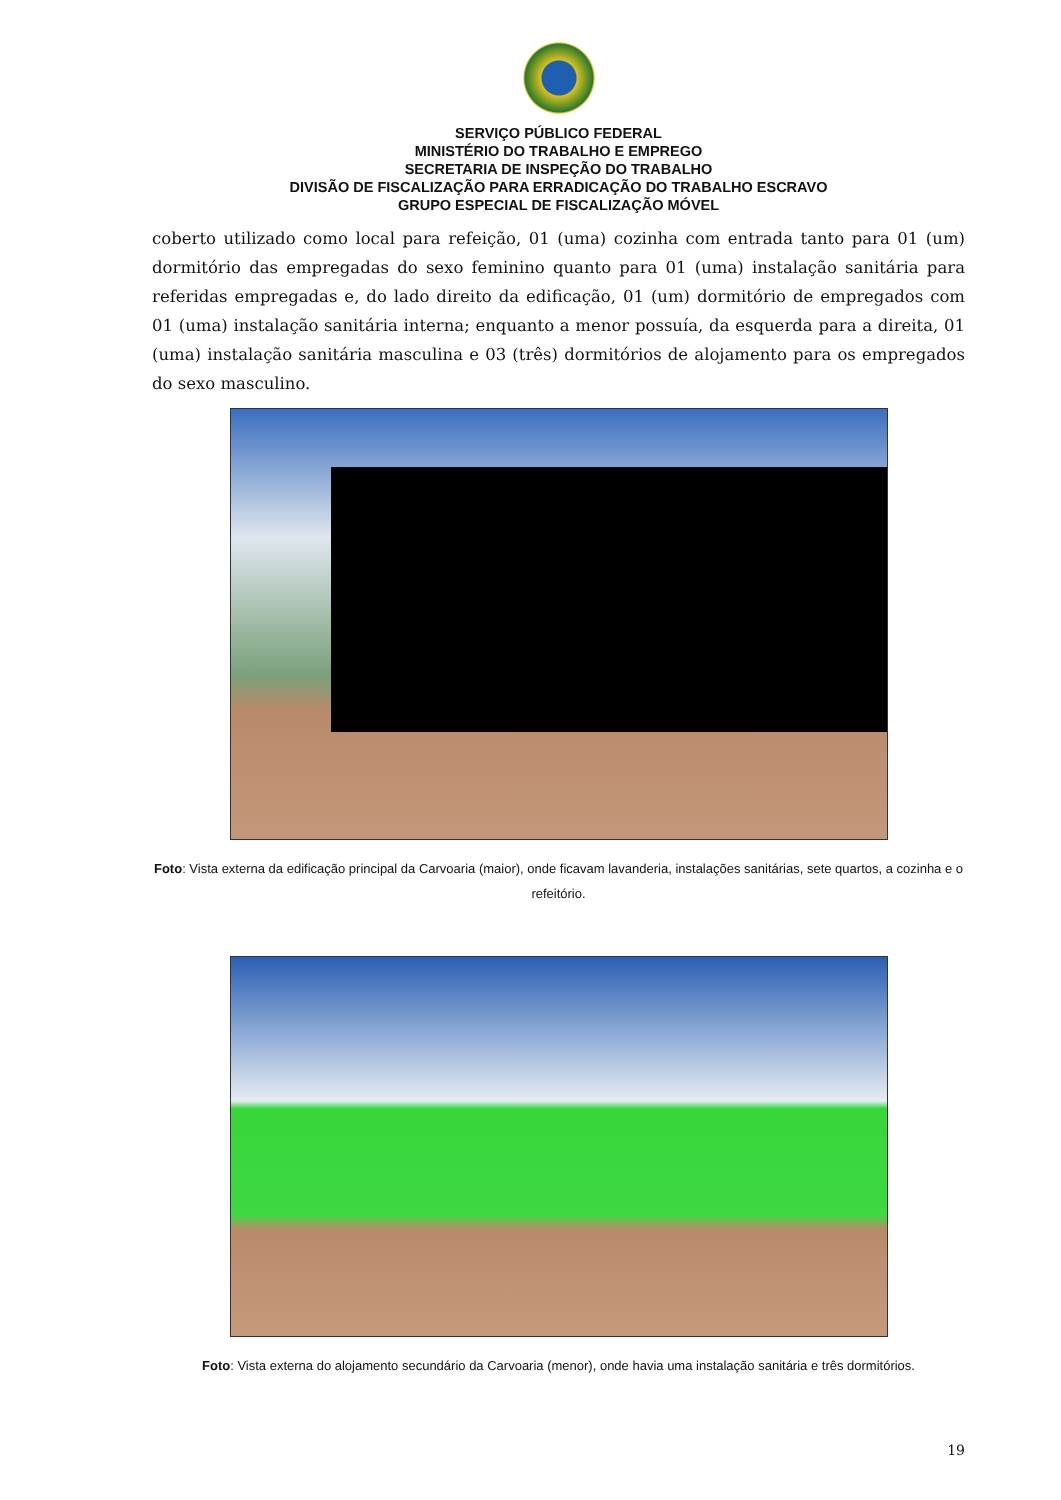SERVIÇO PÚBLICO FEDERAL
MINISTÉRIO DO TRABALHO E EMPREGO
SECRETARIA DE INSPEÇÃO DO TRABALHO
DIVISÃO DE FISCALIZAÇÃO PARA ERRADICAÇÃO DO TRABALHO ESCRAVO
GRUPO ESPECIAL DE FISCALIZAÇÃO MÓVEL
coberto utilizado como local para refeição, 01 (uma) cozinha com entrada tanto para 01 (um) dormitório das empregadas do sexo feminino quanto para 01 (uma) instalação sanitária para referidas empregadas e, do lado direito da edificação, 01 (um) dormitório de empregados com 01 (uma) instalação sanitária interna; enquanto a menor possuía, da esquerda para a direita, 01 (uma) instalação sanitária masculina e 03 (três) dormitórios de alojamento para os empregados do sexo masculino.
Foto: Vista externa da edificação principal da Carvoaria (maior), onde ficavam lavanderia, instalações sanitárias, sete quartos, a cozinha e o refeitório.
Foto: Vista externa do alojamento secundário da Carvoaria (menor), onde havia uma instalação sanitária e três dormitórios.
19